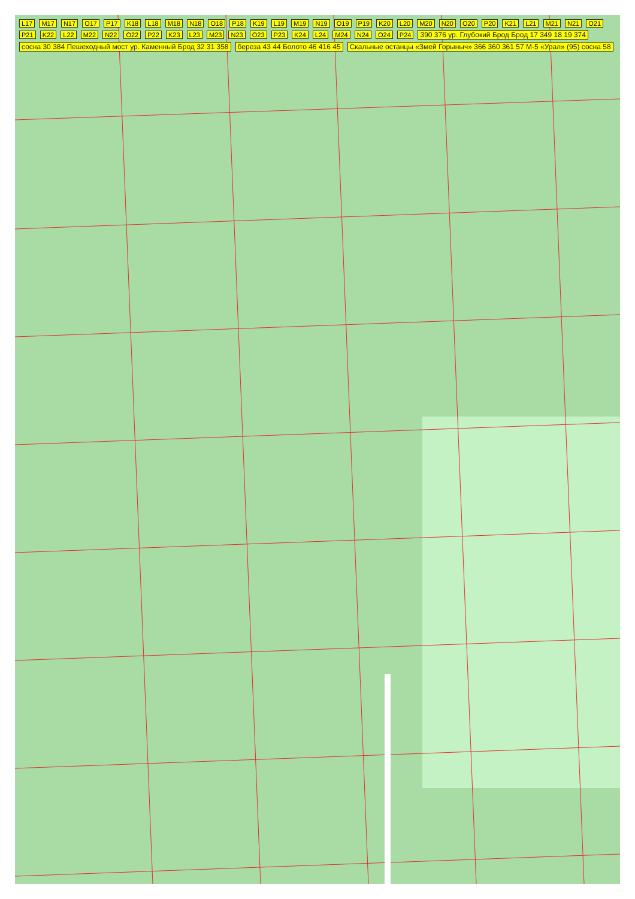L17 M17 N17 O17 P17 K18 L18 M18 N18 O18 P18 K19 L19 M19 N19 O19 P19 K20 L20 M20 N20 O20 P20 K21 L21 M21 N21 O21 P21 K22 L22 M22 N22 O22 P22 K23 L23 M23 N23 O23 P23 K24 L24 M24 N24 O24 P24 390 376 ур. Глубокий Брод Брод 17 349 18 19 374 сосна 30 384 Пешеходный мост ур. Каменный Брод 32 31 358 береза 43 44 Болото 46 416 45 Скальные останцы «Змей Горыныч» 366 360 361 57 М-5 «Урал» (95) сосна 58